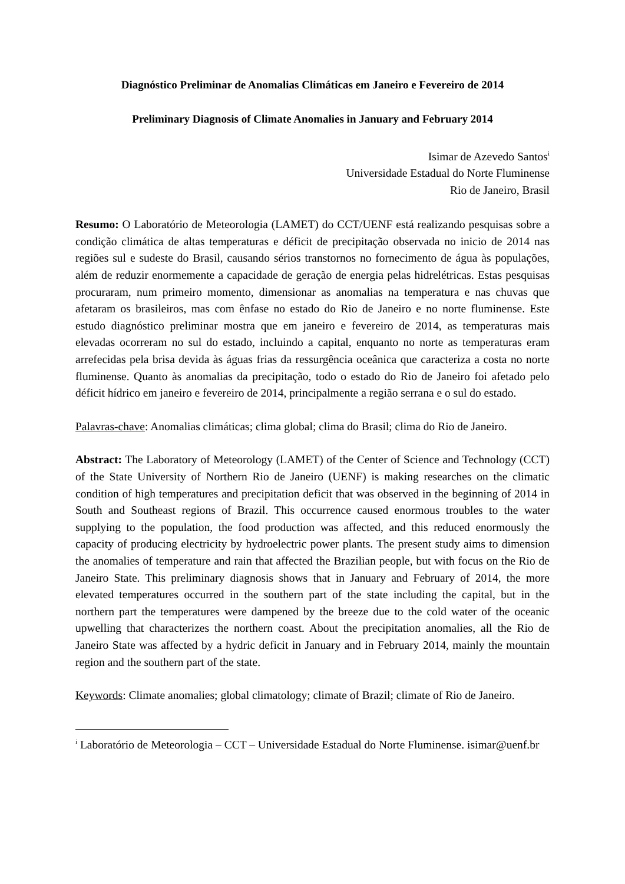Diagnóstico Preliminar de Anomalias Climáticas em Janeiro e Fevereiro de 2014
Preliminary Diagnosis of Climate Anomalies in January and February 2014
Isimar de Azevedo Santos<sup>i</sup>
Universidade Estadual do Norte Fluminense
Rio de Janeiro, Brasil
Resumo: O Laboratório de Meteorologia (LAMET) do CCT/UENF está realizando pesquisas sobre a condição climática de altas temperaturas e déficit de precipitação observada no inicio de 2014 nas regiões sul e sudeste do Brasil, causando sérios transtornos no fornecimento de água às populações, além de reduzir enormemente a capacidade de geração de energia pelas hidrelétricas. Estas pesquisas procuraram, num primeiro momento, dimensionar as anomalias na temperatura e nas chuvas que afetaram os brasileiros, mas com ênfase no estado do Rio de Janeiro e no norte fluminense. Este estudo diagnóstico preliminar mostra que em janeiro e fevereiro de 2014, as temperaturas mais elevadas ocorreram no sul do estado, incluindo a capital, enquanto no norte as temperaturas eram arrefecidas pela brisa devida às águas frias da ressurgência oceânica que caracteriza a costa no norte fluminense. Quanto às anomalias da precipitação, todo o estado do Rio de Janeiro foi afetado pelo déficit hídrico em janeiro e fevereiro de 2014, principalmente a região serrana e o sul do estado.
Palavras-chave: Anomalias climáticas; clima global; clima do Brasil; clima do Rio de Janeiro.
Abstract: The Laboratory of Meteorology (LAMET) of the Center of Science and Technology (CCT) of the State University of Northern Rio de Janeiro (UENF) is making researches on the climatic condition of high temperatures and precipitation deficit that was observed in the beginning of 2014 in South and Southeast regions of Brazil. This occurrence caused enormous troubles to the water supplying to the population, the food production was affected, and this reduced enormously the capacity of producing electricity by hydroelectric power plants. The present study aims to dimension the anomalies of temperature and rain that affected the Brazilian people, but with focus on the Rio de Janeiro State. This preliminary diagnosis shows that in January and February of 2014, the more elevated temperatures occurred in the southern part of the state including the capital, but in the northern part the temperatures were dampened by the breeze due to the cold water of the oceanic upwelling that characterizes the northern coast. About the precipitation anomalies, all the Rio de Janeiro State was affected by a hydric deficit in January and in February 2014, mainly the mountain region and the southern part of the state.
Keywords: Climate anomalies; global climatology; climate of Brazil; climate of Rio de Janeiro.
<sup>i</sup> Laboratório de Meteorologia – CCT – Universidade Estadual do Norte Fluminense. isimar@uenf.br